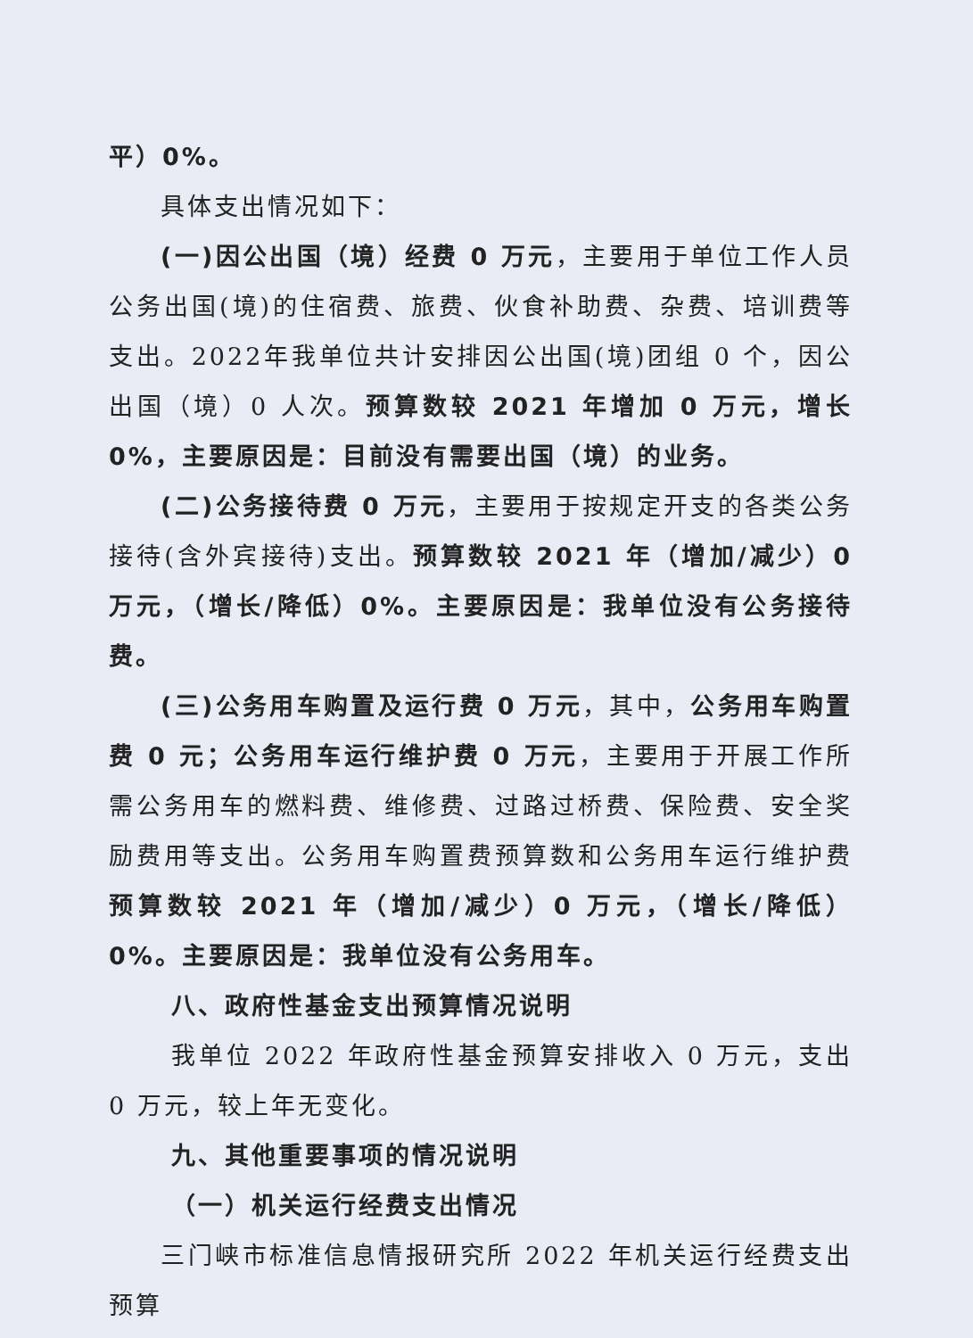平）0%。
具体支出情况如下：
(一)因公出国（境）经费 0 万元，主要用于单位工作人员公务出国(境)的住宿费、旅费、伙食补助费、杂费、培训费等支出。2022年我单位共计安排因公出国(境)团组 0 个，因公出国（境）0 人次。预算数较 2021 年增加 0 万元，增长 0%，主要原因是：目前没有需要出国（境）的业务。
(二)公务接待费 0 万元，主要用于按规定开支的各类公务接待(含外宾接待)支出。预算数较 2021 年（增加/减少）0 万元，（增长/降低）0%。主要原因是：我单位没有公务接待费。
(三)公务用车购置及运行费 0 万元，其中，公务用车购置费 0 元；公务用车运行维护费 0 万元，主要用于开展工作所需公务用车的燃料费、维修费、过路过桥费、保险费、安全奖励费用等支出。公务用车购置费预算数和公务用车运行维护费预算数较 2021 年（增加/减少）0 万元，（增长/降低）0%。主要原因是：我单位没有公务用车。
八、政府性基金支出预算情况说明
我单位 2022 年政府性基金预算安排收入 0 万元，支出 0 万元，较上年无变化。
九、其他重要事项的情况说明
（一）机关运行经费支出情况
三门峡市标准信息情报研究所 2022 年机关运行经费支出预算